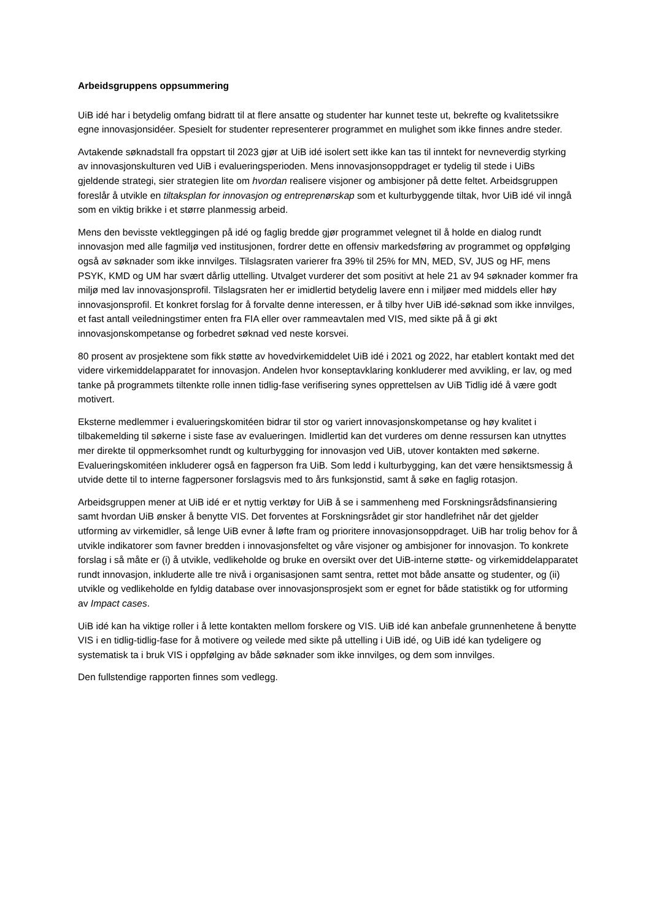Arbeidsgruppens oppsummering
UiB idé har i betydelig omfang bidratt til at flere ansatte og studenter har kunnet teste ut, bekrefte og kvalitetssikre egne innovasjonsidéer. Spesielt for studenter representerer programmet en mulighet som ikke finnes andre steder.
Avtakende søknadstall fra oppstart til 2023 gjør at UiB idé isolert sett ikke kan tas til inntekt for nevneverdig styrking av innovasjonskulturen ved UiB i evalueringsperioden. Mens innovasjonsoppdraget er tydelig til stede i UiBs gjeldende strategi, sier strategien lite om hvordan realisere visjoner og ambisjoner på dette feltet. Arbeidsgruppen foreslår å utvikle en tiltaksplan for innovasjon og entreprenørskap som et kulturbyggende tiltak, hvor UiB idé vil inngå som en viktig brikke i et større planmessig arbeid.
Mens den bevisste vektleggingen på idé og faglig bredde gjør programmet velegnet til å holde en dialog rundt innovasjon med alle fagmiljø ved institusjonen, fordrer dette en offensiv markedsføring av programmet og oppfølging også av søknader som ikke innvilges. Tilslagsraten varierer fra 39% til 25% for MN, MED, SV, JUS og HF, mens PSYK, KMD og UM har svært dårlig uttelling. Utvalget vurderer det som positivt at hele 21 av 94 søknader kommer fra miljø med lav innovasjonsprofil. Tilslagsraten her er imidlertid betydelig lavere enn i miljøer med middels eller høy innovasjonsprofil. Et konkret forslag for å forvalte denne interessen, er å tilby hver UiB idé-søknad som ikke innvilges, et fast antall veiledningstimer enten fra FIA eller over rammeavtalen med VIS, med sikte på å gi økt innovasjonskompetanse og forbedret søknad ved neste korsvei.
80 prosent av prosjektene som fikk støtte av hovedvirkemiddelet UiB idé i 2021 og 2022, har etablert kontakt med det videre virkemiddelapparatet for innovasjon. Andelen hvor konseptavklaring konkluderer med avvikling, er lav, og med tanke på programmets tiltenkte rolle innen tidlig-fase verifisering synes opprettelsen av UiB Tidlig idé å være godt motivert.
Eksterne medlemmer i evalueringskomitéen bidrar til stor og variert innovasjonskompetanse og høy kvalitet i tilbakemelding til søkerne i siste fase av evalueringen. Imidlertid kan det vurderes om denne ressursen kan utnyttes mer direkte til oppmerksomhet rundt og kulturbygging for innovasjon ved UiB, utover kontakten med søkerne. Evalueringskomitéen inkluderer også en fagperson fra UiB. Som ledd i kulturbygging, kan det være hensiktsmessig å utvide dette til to interne fagpersoner forslagsvis med to års funksjonstid, samt å søke en faglig rotasjon.
Arbeidsgruppen mener at UiB idé er et nyttig verktøy for UiB å se i sammenheng med Forskningsrådsfinansiering samt hvordan UiB ønsker å benytte VIS. Det forventes at Forskningsrådet gir stor handlefrihet når det gjelder utforming av virkemidler, så lenge UiB evner å løfte fram og prioritere innovasjonsoppdraget. UiB har trolig behov for å utvikle indikatorer som favner bredden i innovasjonsfeltet og våre visjoner og ambisjoner for innovasjon. To konkrete forslag i så måte er (i) å utvikle, vedlikeholde og bruke en oversikt over det UiB-interne støtte- og virkemiddelapparatet rundt innovasjon, inkluderte alle tre nivå i organisasjonen samt sentra, rettet mot både ansatte og studenter, og (ii) utvikle og vedlikeholde en fyldig database over innovasjonsprosjekt som er egnet for både statistikk og for utforming av Impact cases.
UiB idé kan ha viktige roller i å lette kontakten mellom forskere og VIS. UiB idé kan anbefale grunnenhetene å benytte VIS i en tidlig-tidlig-fase for å motivere og veilede med sikte på uttelling i UiB idé, og UiB idé kan tydeligere og systematisk ta i bruk VIS i oppfølging av både søknader som ikke innvilges, og dem som innvilges.
Den fullstendige rapporten finnes som vedlegg.